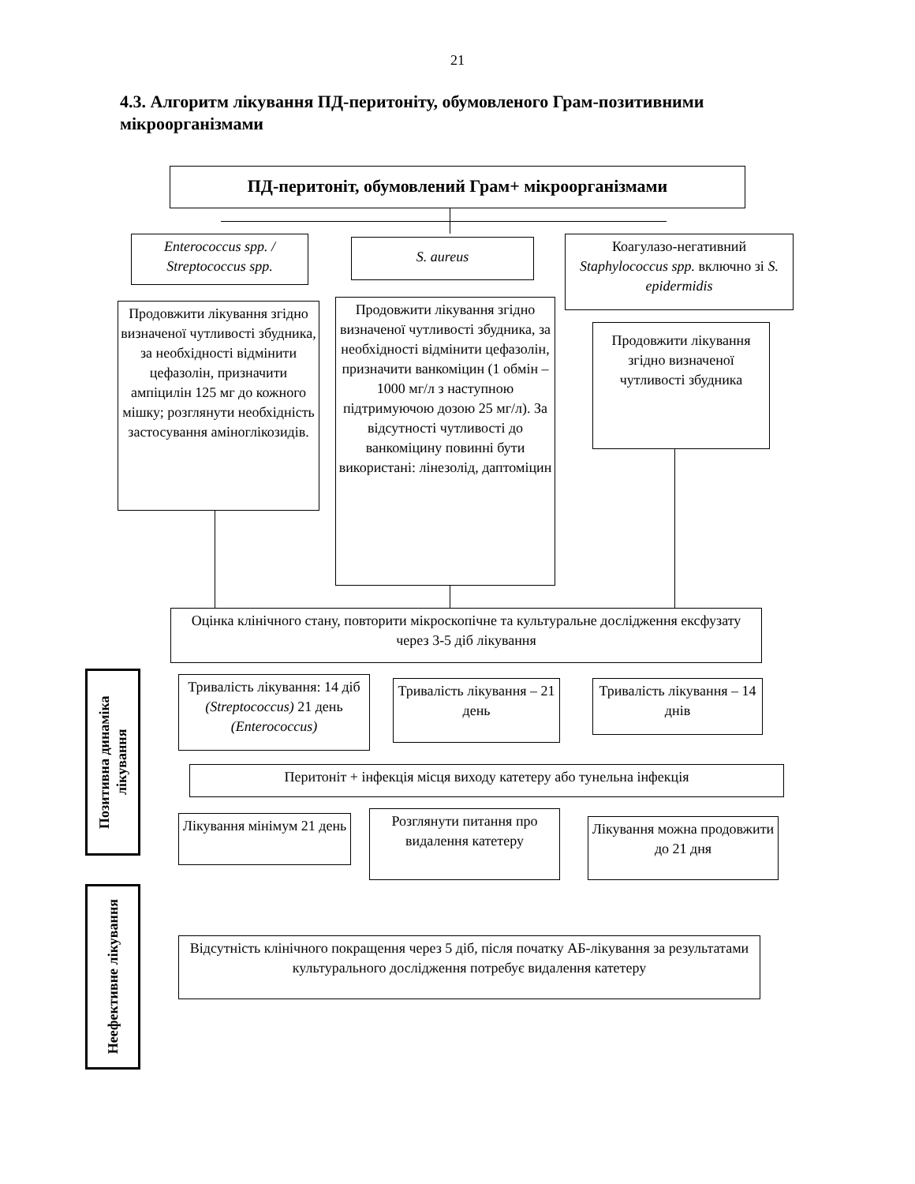21
4.3. Алгоритм лікування ПД-перитоніту, обумовленого Грам-позитивними мікроорганізмами
ПД-перитоніт, обумовлений Грам+ мікроорганізмами
Enterococcus spp. / Streptococcus spp.
S. aureus
Коагулазо-негативний Staphylococcus spp. включно зі S. epidermidis
Продовжити лікування згідно визначеної чутливості збудника, за необхідності відмінити цефазолін, призначити ампіцилін 125 мг до кожного мішку; розглянути необхідність застосування аміноглікозидів.
Продовжити лікування згідно визначеної чутливості збудника, за необхідності відмінити цефазолін, призначити ванкоміцин (1 обмін – 1000 мг/л з наступною підтримуючою дозою 25 мг/л). За відсутності чутливості до ванкоміцину повинні бути використані: лінезолід, даптоміцин
Продовжити лікування згідно визначеної чутливості збудника
Оцінка клінічного стану, повторити мікроскопічне та культуральне дослідження ексфузату через 3-5 діб лікування
Позитивна динаміка лікування
Неефективне лікування
Тривалість лікування: 14 діб (Streptococcus) 21 день (Enterococcus)
Тривалість лікування – 21 день
Тривалість лікування – 14 днів
Перитоніт + інфекція місця виходу катетеру або тунельна інфекція
Лікування мінімум 21 день
Розглянути питання про видалення катетеру
Лікування можна продовжити до 21 дня
Відсутність клінічного покращення через 5 діб, після початку АБ-лікування за результатами культурального дослідження потребує видалення катетеру